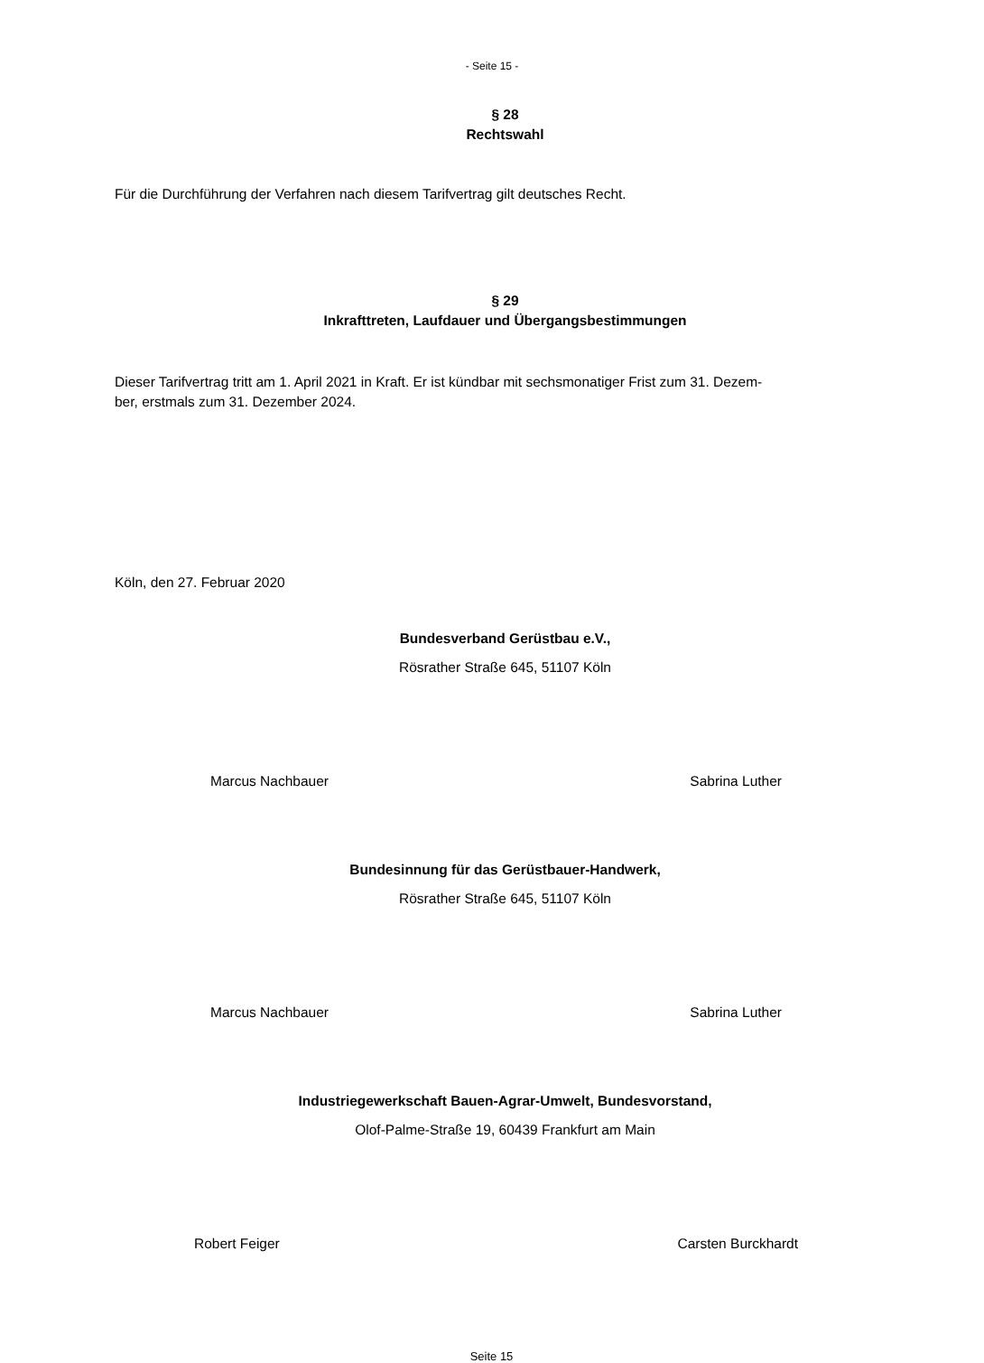- Seite 15 -
§ 28
Rechtswahl
Für die Durchführung der Verfahren nach diesem Tarifvertrag gilt deutsches Recht.
§ 29
Inkrafttreten, Laufdauer und Übergangsbestimmungen
Dieser Tarifvertrag tritt am 1. April 2021 in Kraft. Er ist kündbar mit sechsmonatiger Frist zum 31. Dezem-
ber, erstmals zum 31. Dezember 2024.
Köln, den 27. Februar 2020
Bundesverband Gerüstbau e.V.,
Rösrather Straße 645, 51107 Köln
Marcus Nachbauer Sabrina Luther
Bundesinnung für das Gerüstbauer-Handwerk,
Rösrather Straße 645, 51107 Köln
Marcus Nachbauer Sabrina Luther
Industriegewerkschaft Bauen-Agrar-Umwelt, Bundesvorstand,
Olof-Palme-Straße 19, 60439 Frankfurt am Main
Robert Feiger Carsten Burckhardt
Seite 15